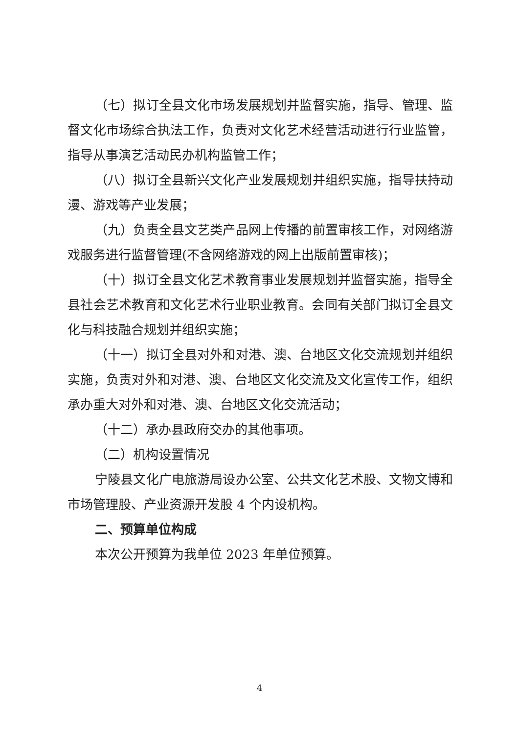（七）拟订全县文化市场发展规划并监督实施，指导、管理、监督文化市场综合执法工作，负责对文化艺术经营活动进行行业监管，指导从事演艺活动民办机构监管工作；
（八）拟订全县新兴文化产业发展规划并组织实施，指导扶持动漫、游戏等产业发展；
（九）负责全县文艺类产品网上传播的前置审核工作，对网络游戏服务进行监督管理(不含网络游戏的网上出版前置审核)；
（十）拟订全县文化艺术教育事业发展规划并监督实施，指导全县社会艺术教育和文化艺术行业职业教育。会同有关部门拟订全县文化与科技融合规划并组织实施；
（十一）拟订全县对外和对港、澳、台地区文化交流规划并组织实施，负责对外和对港、澳、台地区文化交流及文化宣传工作，组织承办重大对外和对港、澳、台地区文化交流活动；
（十二）承办县政府交办的其他事项。
（二）机构设置情况
宁陵县文化广电旅游局设办公室、公共文化艺术股、文物文博和市场管理股、产业资源开发股 4 个内设机构。
二、预算单位构成
本次公开预算为我单位 2023 年单位预算。
4